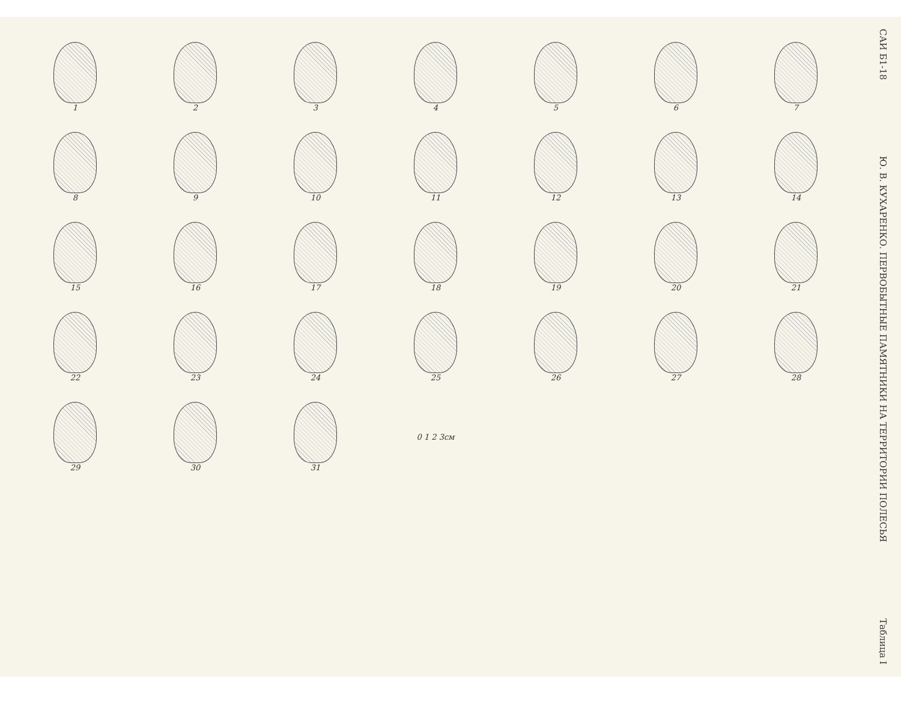САИ Б1-18
Ю. В. КУХАРЕНКО. ПЕРВОБЫТНЫЕ ПАМЯТНИКИ НА ТЕРРИТОРИИ ПОЛЕСЬЯ
Таблица I
1
2
3
4
5
6
7
8
9
10
11
12
13
14
15
16
17
18
19
20
21
22
23
24
25
26
27
28
29
30
31
0 1 2 3см